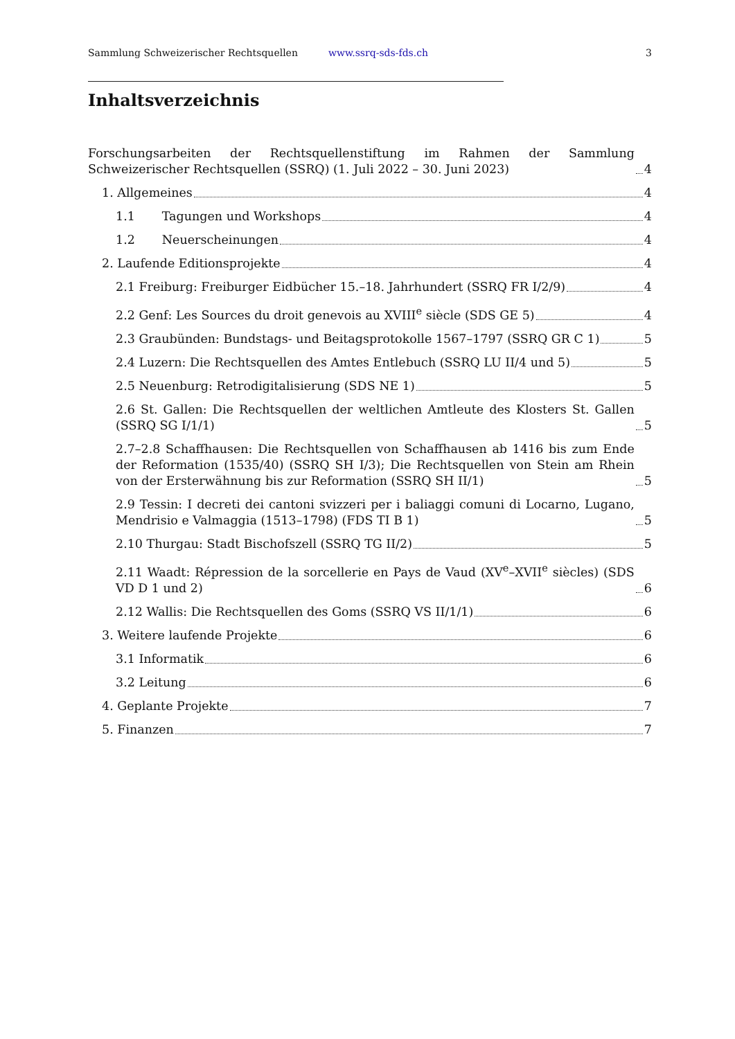Sammlung Schweizerischer Rechtsquellen www.ssrq-sds-fds.ch 3
Inhaltsverzeichnis
Forschungsarbeiten der Rechtsquellenstiftung im Rahmen der Sammlung Schweizerischer Rechtsquellen (SSRQ) (1. Juli 2022 – 30. Juni 2023) 4
1. Allgemeines 4
1.1 Tagungen und Workshops 4
1.2 Neuerscheinungen 4
2. Laufende Editionsprojekte 4
2.1 Freiburg: Freiburger Eidbücher 15.–18. Jahrhundert (SSRQ FR I/2/9) 4
2.2 Genf: Les Sources du droit genevois au XVIII<sup>e</sup> siècle (SDS GE 5) 4
2.3 Graubünden: Bundstags- und Beitagsprotokolle 1567–1797 (SSRQ GR C 1) 5
2.4 Luzern: Die Rechtsquellen des Amtes Entlebuch (SSRQ LU II/4 und 5) 5
2.5 Neuenburg: Retrodigitalisierung (SDS NE 1) 5
2.6 St. Gallen: Die Rechtsquellen der weltlichen Amtleute des Klosters St. Gallen (SSRQ SG I/1/1) 5
2.7–2.8 Schaffhausen: Die Rechtsquellen von Schaffhausen ab 1416 bis zum Ende der Reformation (1535/40) (SSRQ SH I/3); Die Rechtsquellen von Stein am Rhein von der Ersterwähnung bis zur Reformation (SSRQ SH II/1) 5
2.9 Tessin: I decreti dei cantoni svizzeri per i baliaggi comuni di Locarno, Lugano, Mendrisio e Valmaggia (1513–1798) (FDS TI B 1) 5
2.10 Thurgau: Stadt Bischofszell (SSRQ TG II/2) 5
2.11 Waadt: Répression de la sorcellerie en Pays de Vaud (XV<sup>e</sup>–XVII<sup>e</sup> siècles) (SDS VD D 1 und 2) 6
2.12 Wallis: Die Rechtsquellen des Goms (SSRQ VS II/1/1) 6
3. Weitere laufende Projekte 6
3.1 Informatik 6
3.2 Leitung 6
4. Geplante Projekte 7
5. Finanzen 7